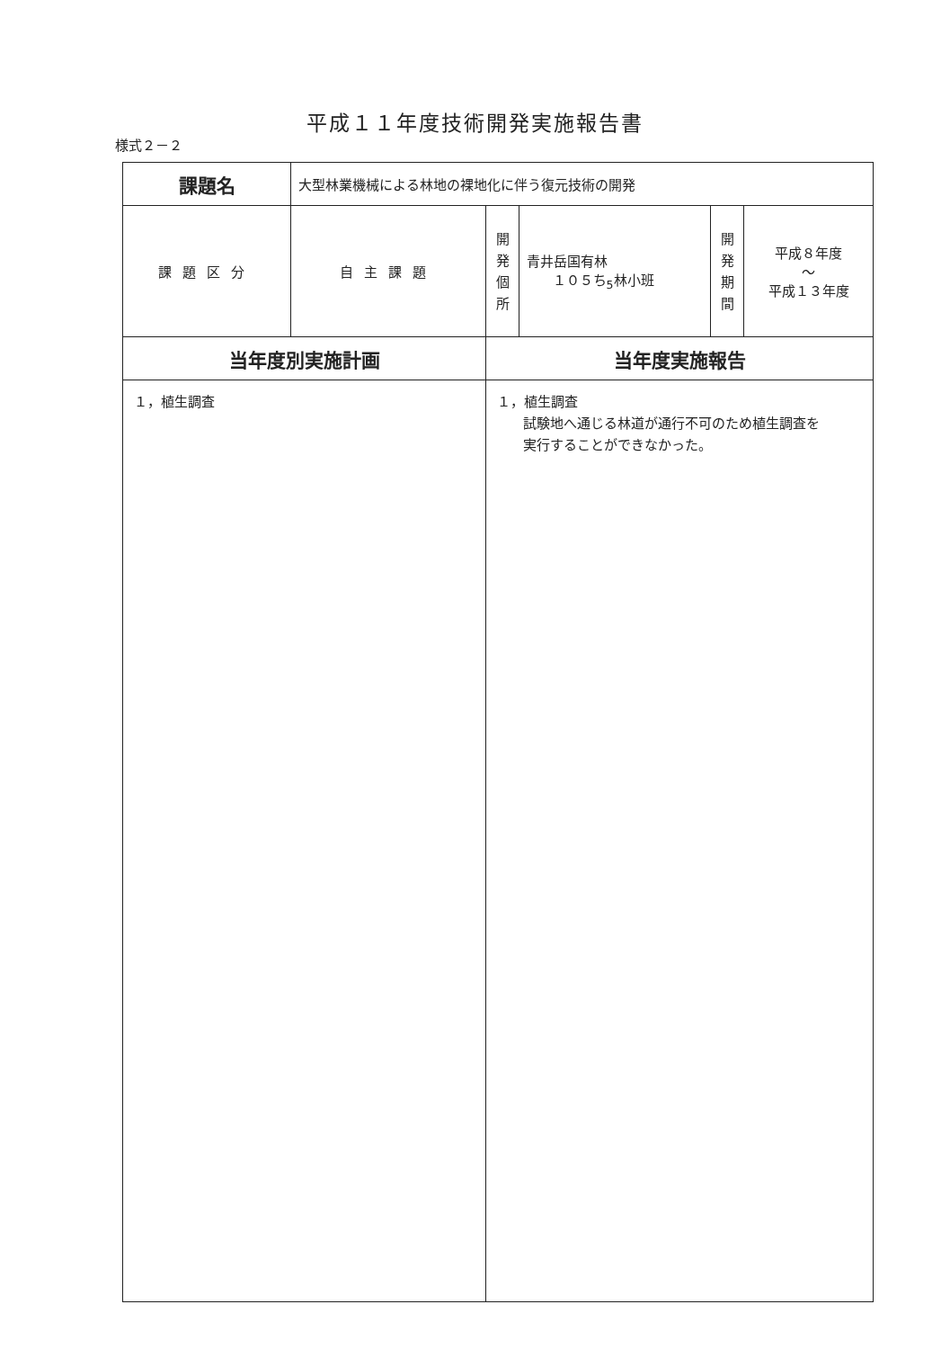平成１１年度技術開発実施報告書
様式２－２
| 課題名 | 大型林業機械による林地の裸地化に伴う復元技術の開発 | | | | |
| 課題区分 | 自主課題 | 開 発 個 所 | 青井岳国有林 １０５ち<sub>5</sub>林小班 | 開 発 期 間 | 平成８年度 ～ 平成１３年度 |
| 当年度別実施計画 | | 当年度実施報告 | | | |
| １，植生調査 | | １，植生調査 試験地へ通じる林道が通行不可のため植生調査を 実行することができなかった。 | | | |